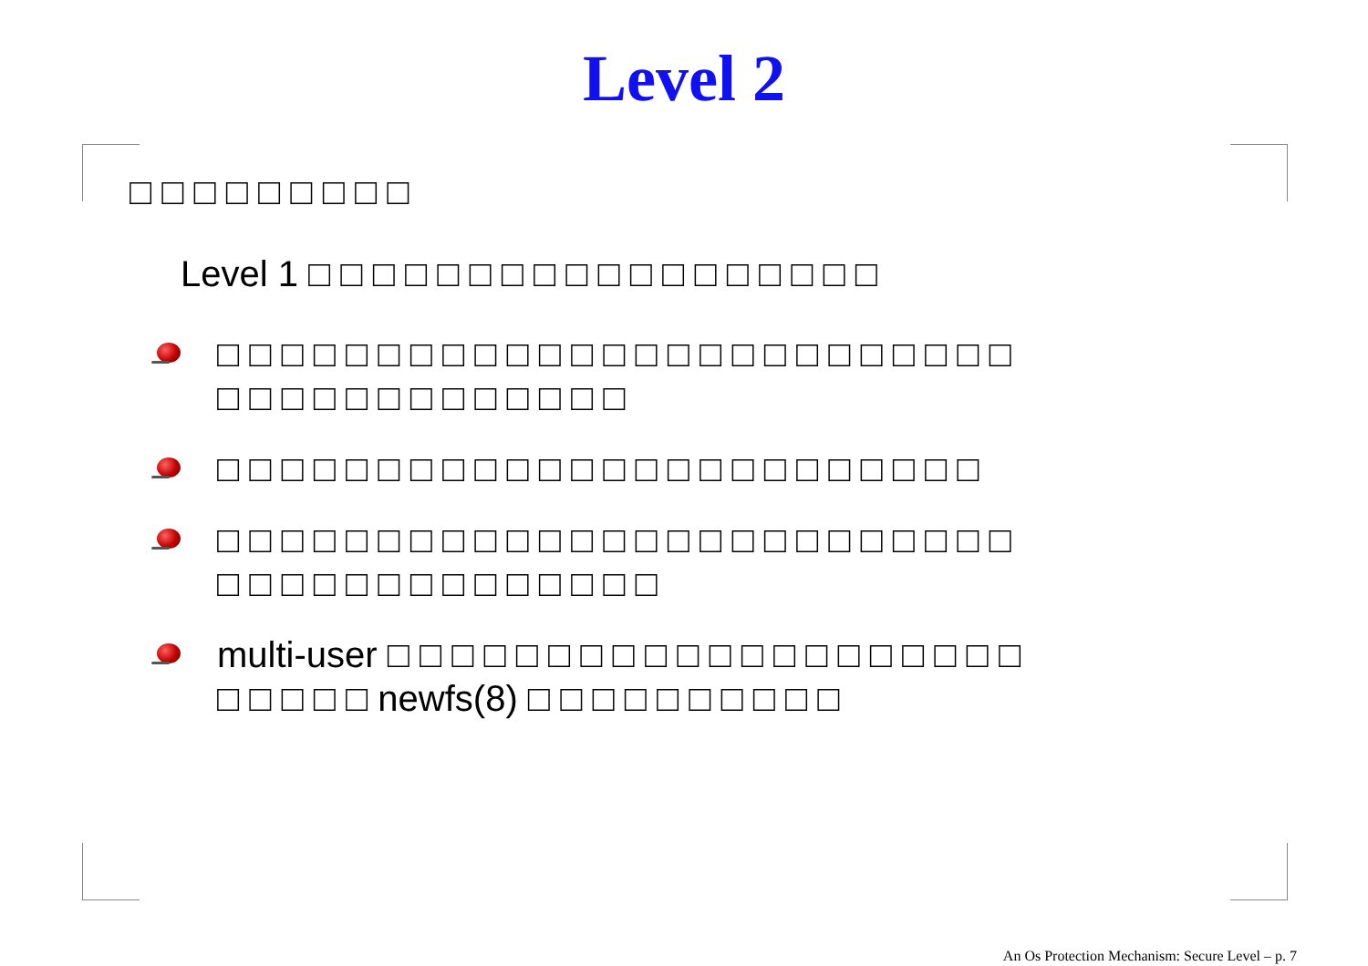Level 2
□ □ □ □ □ □ □ □ □
Level 1 □ □ □ □ □ □ □ □ □ □ □ □ □ □ □ □ □ □
□ □ □ □ □ □ □ □ □ □ □ □ □ □ □ □ □ □ □ □ □ □ □ □ □
□ □ □ □ □ □ □ □ □ □ □ □ □
□ □ □ □ □ □ □ □ □ □ □ □ □ □ □ □ □ □ □ □ □ □ □ □
□ □ □ □ □ □ □ □ □ □ □ □ □ □ □ □ □ □ □ □ □ □ □ □ □
□ □ □ □ □ □ □ □ □ □ □ □ □ □
multi-user □ □ □ □ □ □ □ □ □ □ □ □ □ □ □ □ □ □ □ □
□ □ □ □ □ newfs(8) □ □ □ □ □ □ □ □ □ □
An Os Protection Mechanism: Secure Level – p. 7